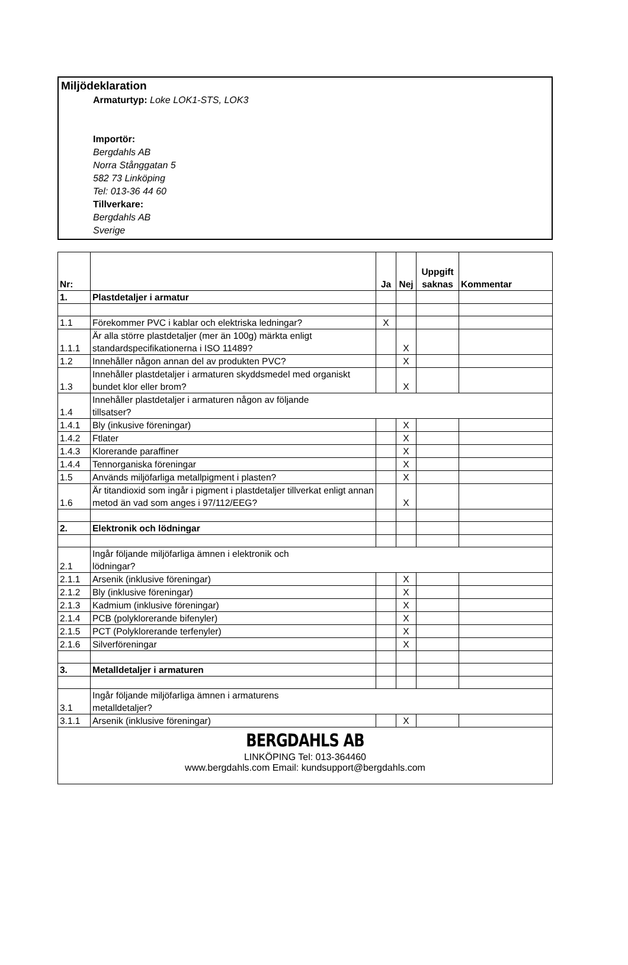Miljödeklaration
Armaturtyp: Loke LOK1-STS, LOK3
Importör:
Bergdahls AB
Norra Stånggatan 5
582 73 Linköping
Tel: 013-36 44 60
Tillverkare:
Bergdahls AB
Sverige
| Nr: | | Ja | Nej | Uppgift saknas | Kommentar |
| --- | --- | --- | --- | --- | --- |
| 1. | Plastdetaljer i armatur | | | | |
| 1.1 | Förekommer PVC i kablar och elektriska ledningar? | X | | | |
| 1.1.1 | Är alla större plastdetaljer (mer än 100g) märkta enligt standardspecifikationerna i ISO 11489? | | X | | |
| 1.2 | Innehåller någon annan del av produkten PVC? | | X | | |
| 1.3 | Innehåller plastdetaljer i armaturen skyddsmedel med organiskt bundet klor eller brom? | | X | | |
| 1.4 | Innehåller plastdetaljer i armaturen någon av följande tillsatser? | | | | |
| 1.4.1 | Bly (inkusive föreningar) | | X | | |
| 1.4.2 | Ftlater | | X | | |
| 1.4.3 | Klorerande paraffiner | | X | | |
| 1.4.4 | Tennorganiska föreningar | | X | | |
| 1.5 | Används miljöfarliga metallpigment i plasten? | | X | | |
| 1.6 | Är titandioxid som ingår i pigment i plastdetaljer tillverkat enligt annan metod än vad som anges i 97/112/EEG? | | X | | |
| 2. | Elektronik och lödningar | | | | |
| 2.1 | Ingår följande miljöfarliga ämnen i elektronik och lödningar? | | | | |
| 2.1.1 | Arsenik (inklusive föreningar) | | X | | |
| 2.1.2 | Bly (inklusive föreningar) | | X | | |
| 2.1.3 | Kadmium (inklusive föreningar) | | X | | |
| 2.1.4 | PCB (polyklorerande bifenyler) | | X | | |
| 2.1.5 | PCT (Polyklorerande terfenyler) | | X | | |
| 2.1.6 | Silverföreningar | | X | | |
| 3. | Metalldetaljer i armaturen | | | | |
| 3.1 | Ingår följande miljöfarliga ämnen i armaturens metalldetaljer? | | | | |
| 3.1.1 | Arsenik (inklusive föreningar) | | X | | |
BERGDAHLS AB
LINKÖPING Tel: 013-364460
www.bergdahls.com Email: kundsupport@bergdahls.com